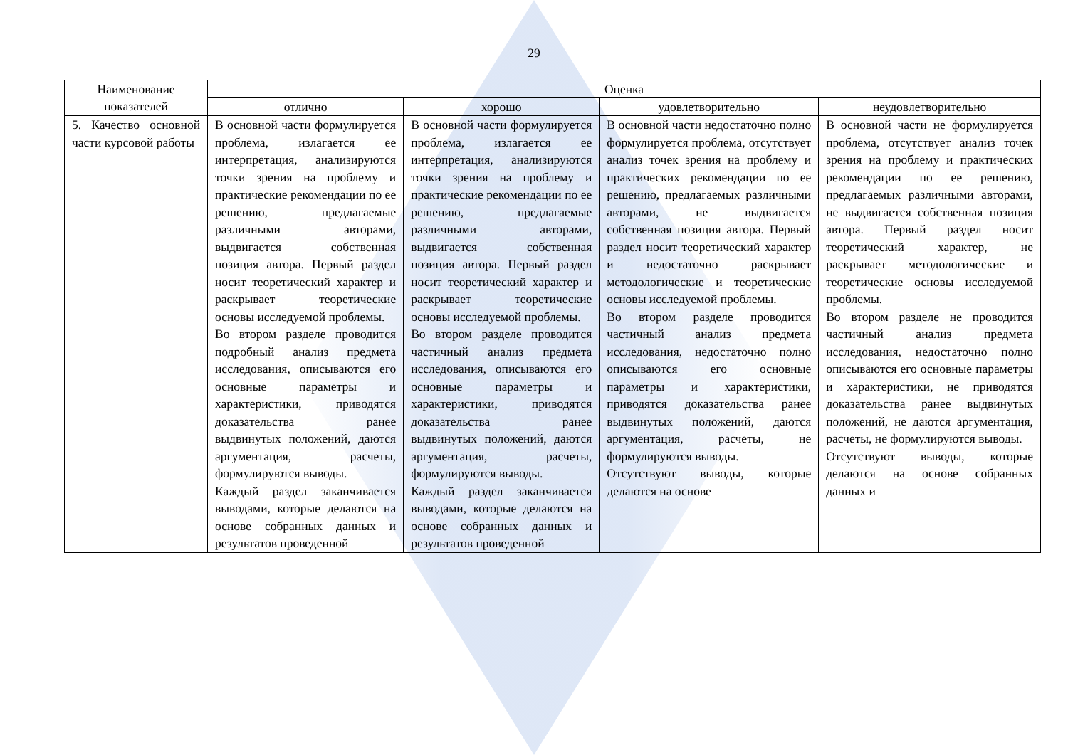29
| Наименование показателей | Оценка | | | |
| --- | --- | --- | --- | --- |
| | отлично | хорошо | удовлетворительно | неудовлетворительно |
| 5. Качество основной части курсовой работы | В основной части формулируется проблема, излагается ее интерпретация, анализируются точки зрения на проблему и практические рекомендации по ее решению, предлагаемые различными авторами, выдвигается собственная позиция автора. Первый раздел носит теоретический характер и раскрывает теоретические основы исследуемой проблемы. Во втором разделе проводится подробный анализ предмета исследования, описываются его основные параметры и характеристики, приводятся доказательства ранее выдвинутых положений, даются аргументация, расчеты, формулируются выводы. Каждый раздел заканчивается выводами, которые делаются на основе собранных данных и результатов проведенной | В основной части формулируется проблема, излагается ее интерпретация, анализируются точки зрения на проблему и практические рекомендации по ее решению, предлагаемые различными авторами, выдвигается собственная позиция автора. Первый раздел носит теоретический характер и раскрывает теоретические основы исследуемой проблемы. Во втором разделе проводится частичный анализ предмета исследования, описываются его основные параметры и характеристики, приводятся доказательства ранее выдвинутых положений, даются аргументация, расчеты, формулируются выводы. Каждый раздел заканчивается выводами, которые делаются на основе собранных данных и результатов проведенной | В основной части недостаточно полно формулируется проблема, отсутствует анализ точек зрения на проблему и практических рекомендации по ее решению, предлагаемых различными авторами, не выдвигается собственная позиция автора. Первый раздел носит теоретический характер и недостаточно раскрывает методологические и теоретические основы исследуемой проблемы. Во втором разделе проводится частичный анализ предмета исследования, недостаточно полно описываются его основные параметры и характеристики, приводятся доказательства ранее выдвинутых положений, даются аргументация, расчеты, не формулируются выводы. Отсутствуют выводы, которые делаются на основе | В основной части не формулируется проблема, отсутствует анализ точек зрения на проблему и практических рекомендации по ее решению, предлагаемых различными авторами, не выдвигается собственная позиция автора. Первый раздел носит теоретический характер, не раскрывает методологические и теоретические основы исследуемой проблемы. Во втором разделе не проводится частичный анализ предмета исследования, недостаточно полно описываются его основные параметры и характеристики, не приводятся доказательства ранее выдвинутых положений, не даются аргументация, расчеты, не формулируются выводы. Отсутствуют выводы, которые делаются на основе собранных данных и |